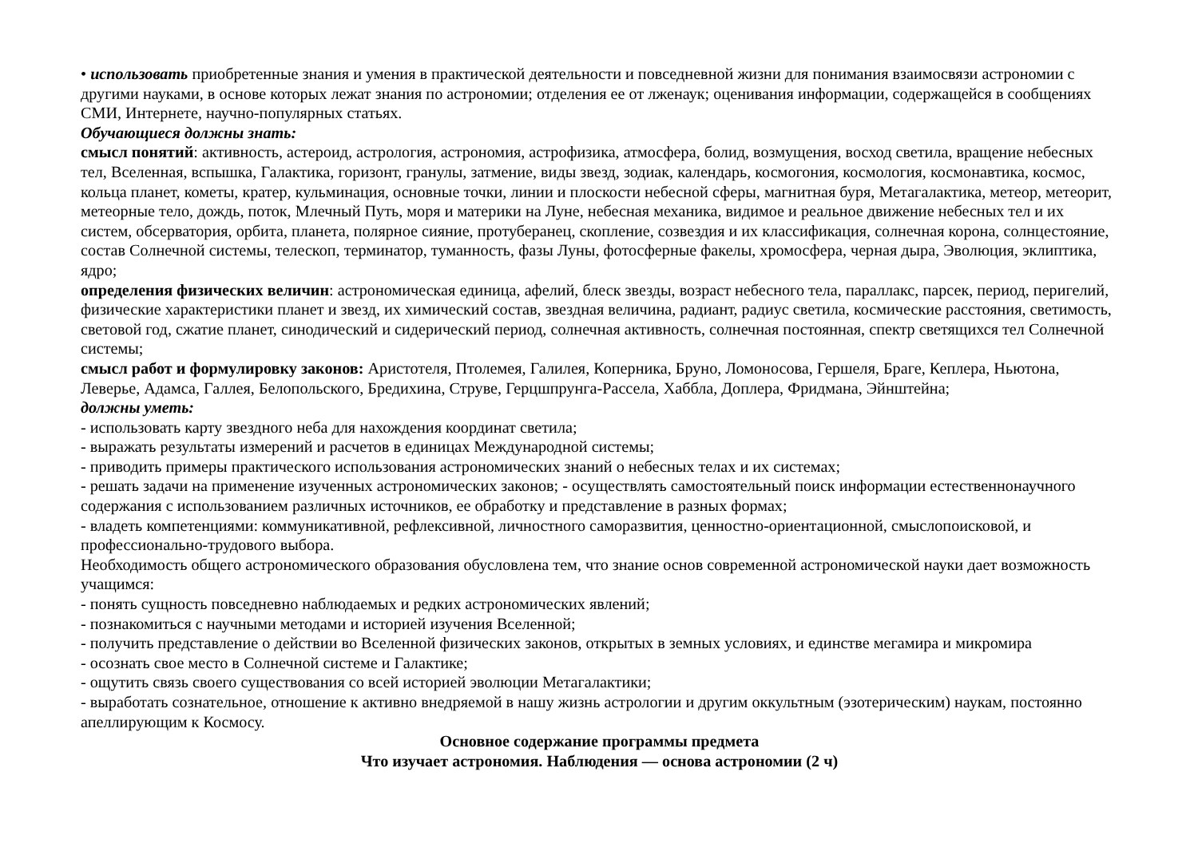• использовать приобретенные знания и умения в практической деятельности и повседневной жизни для понимания взаимосвязи астрономии с другими науками, в основе которых лежат знания по астрономии; отделения ее от лженаук; оценивания информации, содержащейся в сообщениях СМИ, Интернете, научно-популярных статьях.
Обучающиеся должны знать:
смысл понятий: активность, астероид, астрология, астрономия, астрофизика, атмосфера, болид, возмущения, восход светила, вращение небесных тел, Вселенная, вспышка, Галактика, горизонт, гранулы, затмение, виды звезд, зодиак, календарь, космогония, космология, космонавтика, космос, кольца планет, кометы, кратер, кульминация, основные точки, линии и плоскости небесной сферы, магнитная буря, Метагалактика, метеор, метеорит, метеорные тело, дождь, поток, Млечный Путь, моря и материки на Луне, небесная механика, видимое и реальное движение небесных тел и их систем, обсерватория, орбита, планета, полярное сияние, протуберанец, скопление, созвездия и их классификация, солнечная корона, солнцестояние, состав Солнечной системы, телескоп, терминатор, туманность, фазы Луны, фотосферные факелы, хромосфера, черная дыра, Эволюция, эклиптика, ядро;
определения физических величин: астрономическая единица, афелий, блеск звезды, возраст небесного тела, параллакс, парсек, период, перигелий, физические характеристики планет и звезд, их химический состав, звездная величина, радиант, радиус светила, космические расстояния, светимость, световой год, сжатие планет, синодический и сидерический период, солнечная активность, солнечная постоянная, спектр светящихся тел Солнечной системы;
смысл работ и формулировку законов: Аристотеля, Птолемея, Галилея, Коперника, Бруно, Ломоносова, Гершеля, Браге, Кеплера, Ньютона, Леверье, Адамса, Галлея, Белопольского, Бредихина, Струве, Герцшпрунга-Рассела, Хаббла, Доплера, Фридмана, Эйнштейна;
должны уметь:
- использовать карту звездного неба для нахождения координат светила;
- выражать результаты измерений и расчетов в единицах Международной системы;
- приводить примеры практического использования астрономических знаний о небесных телах и их системах;
- решать задачи на применение изученных астрономических законов; - осуществлять самостоятельный поиск информации естественнонаучного содержания с использованием различных источников, ее обработку и представление в разных формах;
- владеть компетенциями: коммуникативной, рефлексивной, личностного саморазвития, ценностно-ориентационной, смыслопоисковой, и профессионально-трудового выбора.
Необходимость общего астрономического образования обусловлена тем, что знание основ современной астрономической науки дает возможность учащимся:
- понять сущность повседневно наблюдаемых и редких астрономических явлений;
- познакомиться с научными методами и историей изучения Вселенной;
- получить представление о действии во Вселенной физических законов, открытых в земных условиях, и единстве мегамира и микромира
- осознать свое место в Солнечной системе и Галактике;
- ощутить связь своего существования со всей историей эволюции Метагалактики;
- выработать сознательное, отношение к активно внедряемой в нашу жизнь астрологии и другим оккультным (эзотерическим) наукам, постоянно апеллирующим к Космосу.
Основное содержание программы предмета
Что изучает астрономия. Наблюдения — основа астрономии (2 ч)